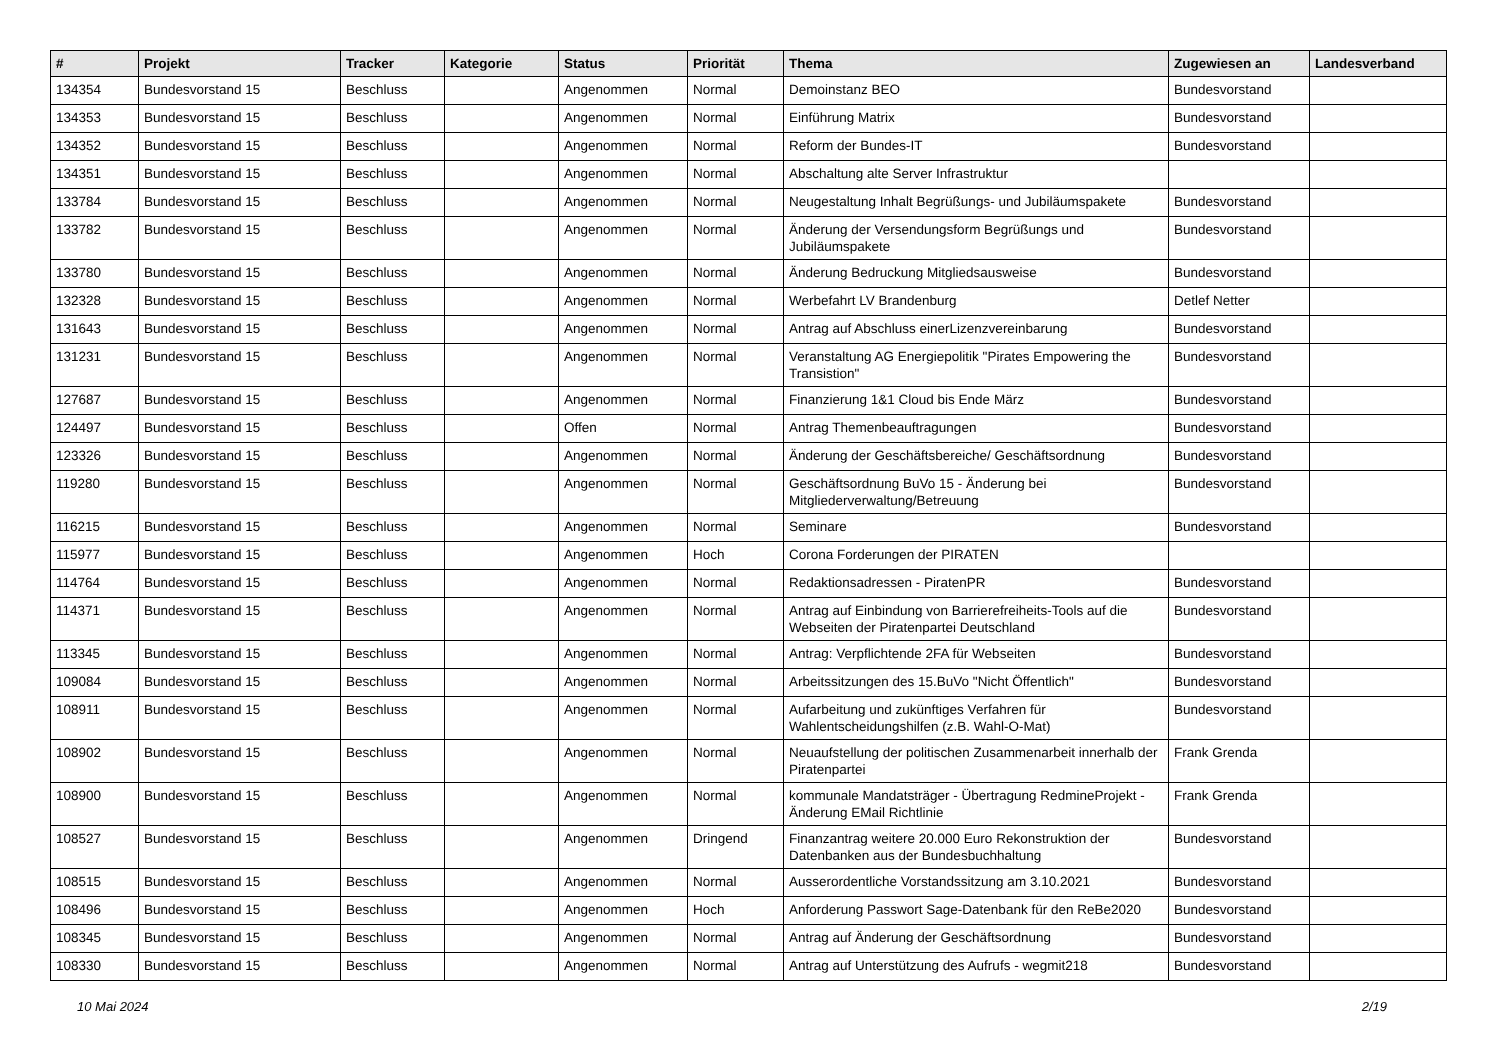| # | Projekt | Tracker | Kategorie | Status | Priorität | Thema | Zugewiesen an | Landesverband |
| --- | --- | --- | --- | --- | --- | --- | --- | --- |
| 134354 | Bundesvorstand 15 | Beschluss | | Angenommen | Normal | Demoinstanz BEO | Bundesvorstand | |
| 134353 | Bundesvorstand 15 | Beschluss | | Angenommen | Normal | Einführung Matrix | Bundesvorstand | |
| 134352 | Bundesvorstand 15 | Beschluss | | Angenommen | Normal | Reform der Bundes-IT | Bundesvorstand | |
| 134351 | Bundesvorstand 15 | Beschluss | | Angenommen | Normal | Abschaltung alte Server Infrastruktur | | |
| 133784 | Bundesvorstand 15 | Beschluss | | Angenommen | Normal | Neugestaltung Inhalt Begrüßungs- und Jubiläumspakete | Bundesvorstand | |
| 133782 | Bundesvorstand 15 | Beschluss | | Angenommen | Normal | Änderung der Versendungsform Begrüßungs und Jubiläumspakete | Bundesvorstand | |
| 133780 | Bundesvorstand 15 | Beschluss | | Angenommen | Normal | Änderung Bedruckung Mitgliedsausweise | Bundesvorstand | |
| 132328 | Bundesvorstand 15 | Beschluss | | Angenommen | Normal | Werbefahrt LV Brandenburg | Detlef Netter | |
| 131643 | Bundesvorstand 15 | Beschluss | | Angenommen | Normal | Antrag auf Abschluss einerLizenzvereinbarung | Bundesvorstand | |
| 131231 | Bundesvorstand 15 | Beschluss | | Angenommen | Normal | Veranstaltung AG Energiepolitik "Pirates Empowering the Transistion" | Bundesvorstand | |
| 127687 | Bundesvorstand 15 | Beschluss | | Angenommen | Normal | Finanzierung 1&1 Cloud bis Ende März | Bundesvorstand | |
| 124497 | Bundesvorstand 15 | Beschluss | | Offen | Normal | Antrag Themenbeauftragungen | Bundesvorstand | |
| 123326 | Bundesvorstand 15 | Beschluss | | Angenommen | Normal | Änderung der Geschäftsbereiche/ Geschäftsordnung | Bundesvorstand | |
| 119280 | Bundesvorstand 15 | Beschluss | | Angenommen | Normal | Geschäftsordnung BuVo 15 - Änderung bei Mitgliederverwaltung/Betreuung | Bundesvorstand | |
| 116215 | Bundesvorstand 15 | Beschluss | | Angenommen | Normal | Seminare | Bundesvorstand | |
| 115977 | Bundesvorstand 15 | Beschluss | | Angenommen | Hoch | Corona Forderungen der PIRATEN | | |
| 114764 | Bundesvorstand 15 | Beschluss | | Angenommen | Normal | Redaktionsadressen - PiratenPR | Bundesvorstand | |
| 114371 | Bundesvorstand 15 | Beschluss | | Angenommen | Normal | Antrag auf Einbindung von Barrierefreiheits-Tools auf die Webseiten der Piratenpartei Deutschland | Bundesvorstand | |
| 113345 | Bundesvorstand 15 | Beschluss | | Angenommen | Normal | Antrag: Verpflichtende 2FA für Webseiten | Bundesvorstand | |
| 109084 | Bundesvorstand 15 | Beschluss | | Angenommen | Normal | Arbeitssitzungen des 15.BuVo "Nicht Öffentlich" | Bundesvorstand | |
| 108911 | Bundesvorstand 15 | Beschluss | | Angenommen | Normal | Aufarbeitung und zukünftiges Verfahren für Wahlentscheidungshilfen (z.B. Wahl-O-Mat) | Bundesvorstand | |
| 108902 | Bundesvorstand 15 | Beschluss | | Angenommen | Normal | Neuaufstellung der politischen Zusammenarbeit innerhalb der Piratenpartei | Frank Grenda | |
| 108900 | Bundesvorstand 15 | Beschluss | | Angenommen | Normal | kommunale Mandatsträger - Übertragung RedmineProjekt - Änderung EMail Richtlinie | Frank Grenda | |
| 108527 | Bundesvorstand 15 | Beschluss | | Angenommen | Dringend | Finanzantrag weitere 20.000 Euro Rekonstruktion der Datenbanken aus der Bundesbuchhaltung | Bundesvorstand | |
| 108515 | Bundesvorstand 15 | Beschluss | | Angenommen | Normal | Ausserordentliche Vorstandssitzung am 3.10.2021 | Bundesvorstand | |
| 108496 | Bundesvorstand 15 | Beschluss | | Angenommen | Hoch | Anforderung Passwort Sage-Datenbank für den ReBe2020 | Bundesvorstand | |
| 108345 | Bundesvorstand 15 | Beschluss | | Angenommen | Normal | Antrag auf Änderung der Geschäftsordnung | Bundesvorstand | |
| 108330 | Bundesvorstand 15 | Beschluss | | Angenommen | Normal | Antrag auf Unterstützung des Aufrufs - wegmit218 | Bundesvorstand | |
10 Mai 2024 2/19